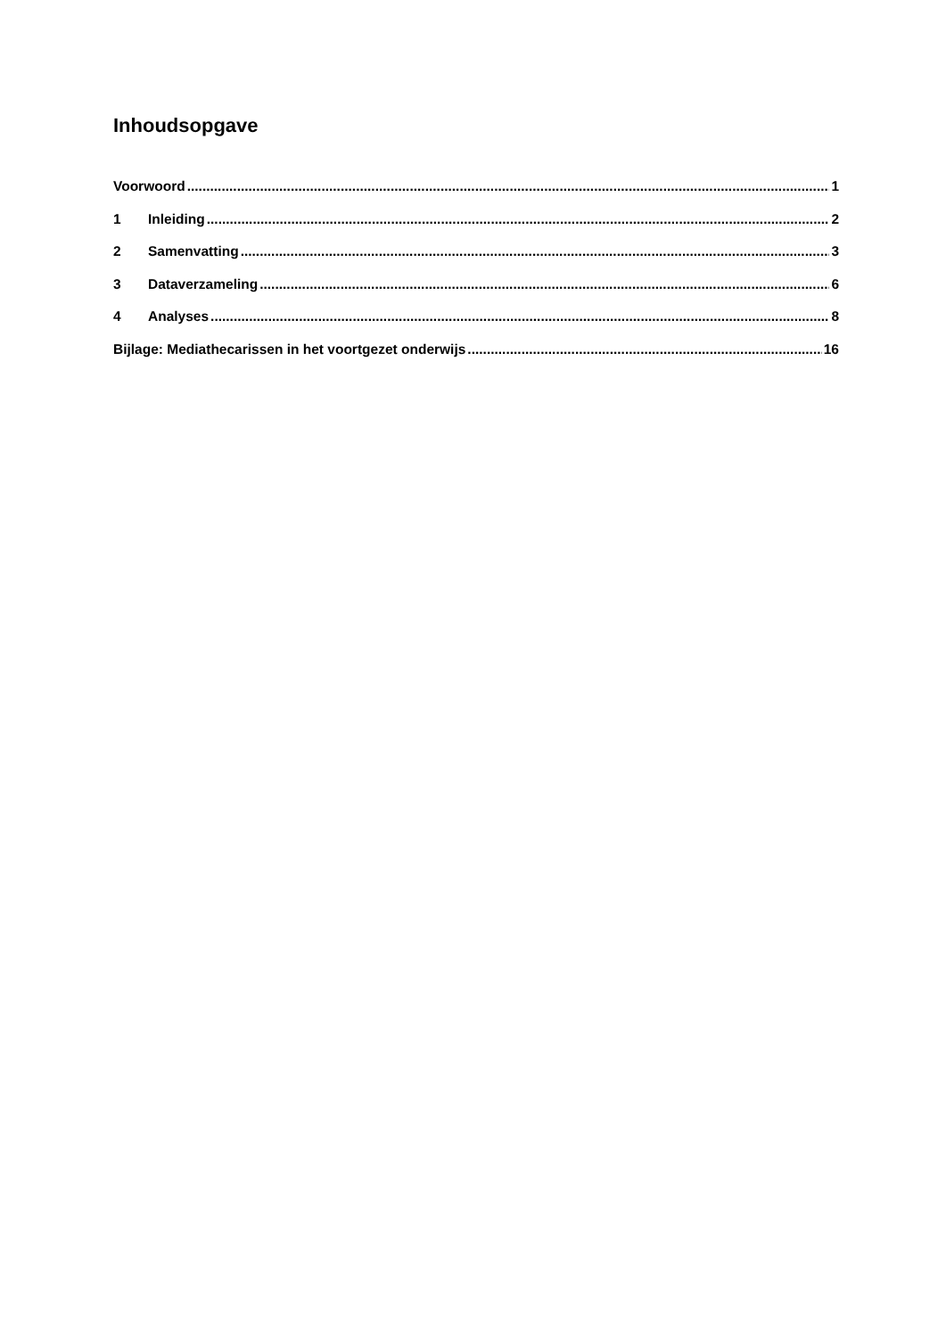Inhoudsopgave
Voorwoord 1
1 Inleiding 2
2 Samenvatting 3
3 Dataverzameling 6
4 Analyses 8
Bijlage: Mediathecarissen in het voortgezet onderwijs 16